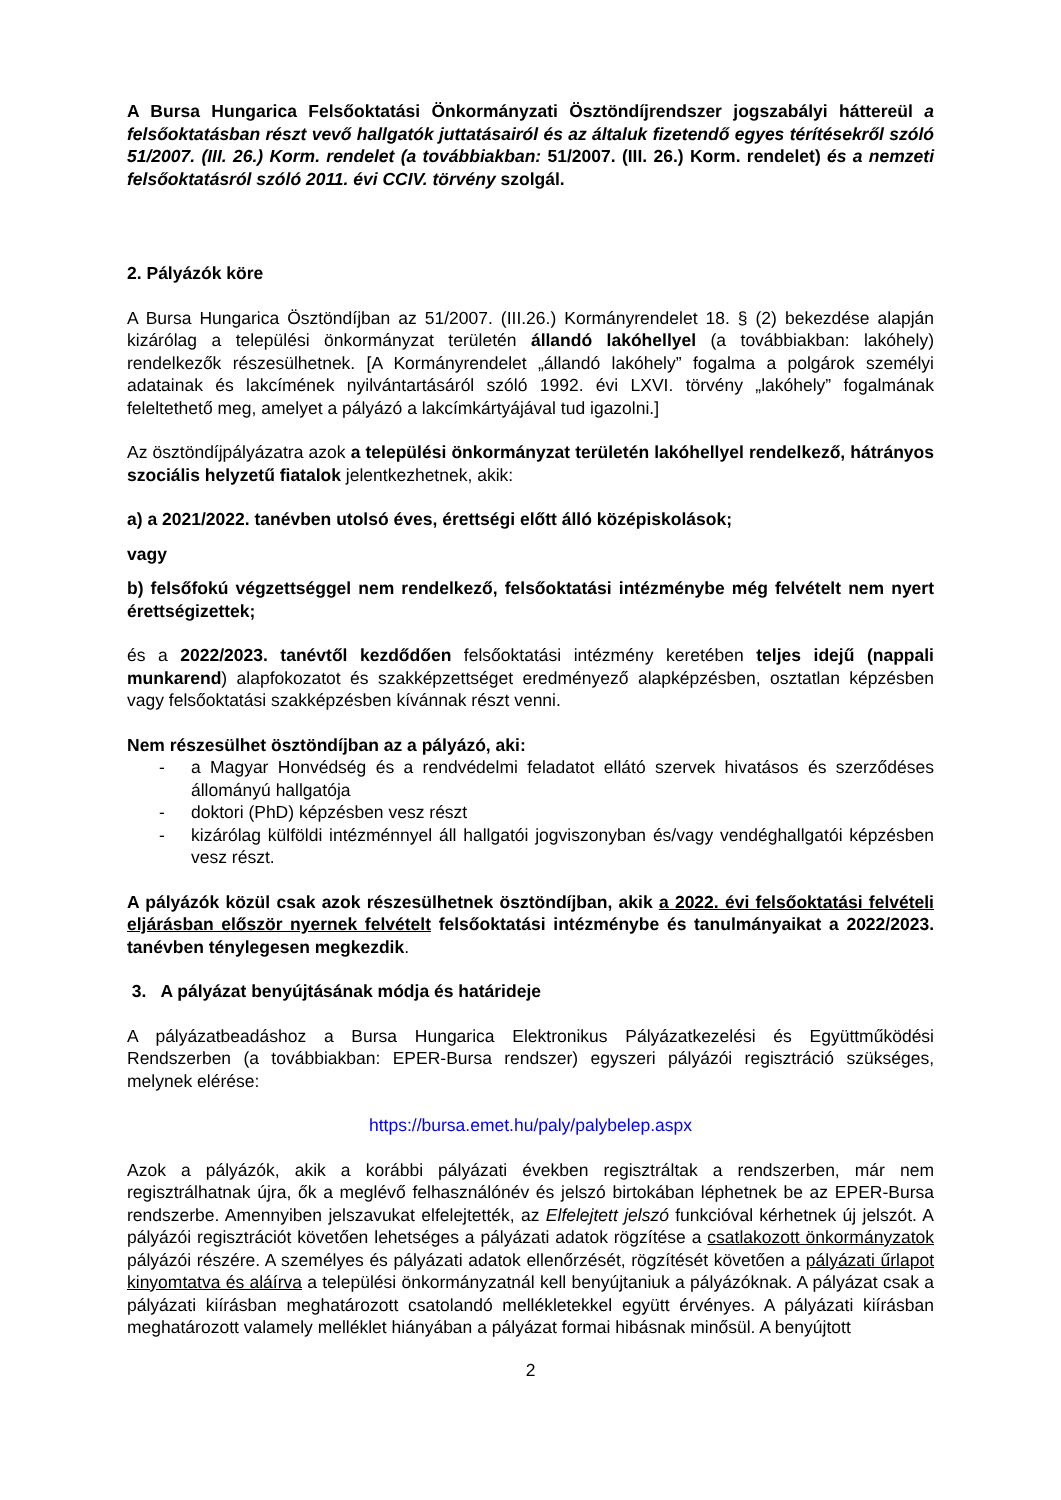A Bursa Hungarica Felsőoktatási Önkormányzati Ösztöndíjrendszer jogszabályi háttereül a felsőoktatásban részt vevő hallgatók juttatásairól és az általuk fizetendő egyes térítésekről szóló 51/2007. (III. 26.) Korm. rendelet (a továbbiakban: 51/2007. (III. 26.) Korm. rendelet) és a nemzeti felsőoktatásról szóló 2011. évi CCIV. törvény szolgál.
2. Pályázók köre
A Bursa Hungarica Ösztöndíjban az 51/2007. (III.26.) Kormányrendelet 18. § (2) bekezdése alapján kizárólag a települési önkormányzat területén állandó lakóhellyel (a továbbiakban: lakóhely) rendelkezők részesülhetnek. [A Kormányrendelet „állandó lakóhely” fogalma a polgárok személyi adatainak és lakcímének nyilvántartásáról szóló 1992. évi LXVI. törvény „lakóhely” fogalmának feleltethető meg, amelyet a pályázó a lakcímkártyájával tud igazolni.]
Az ösztöndíjpályázatra azok a települési önkormányzat területén lakóhellyel rendelkező, hátrányos szociális helyzetű fiatalok jelentkezhetnek, akik:
a) a 2021/2022. tanévben utolsó éves, érettségi előtt álló középiskolások;
vagy
b) felsőfokú végzettséggel nem rendelkező, felsőoktatási intézménybe még felvételt nem nyert érettségizettek;
és a 2022/2023. tanévtől kezdődően felsőoktatási intézmény keretében teljes idejű (nappali munkarend) alapfokozatot és szakképzettséget eredményező alapképzésben, osztatlan képzésben vagy felsőoktatási szakképzésben kívánnak részt venni.
Nem részesülhet ösztöndíjban az a pályázó, aki:
- a Magyar Honvédség és a rendvédelmi feladatot ellátó szervek hivatásos és szerződéses állományú hallgatója
- doktori (PhD) képzésben vesz részt
- kizárólag külföldi intézménnyel áll hallgatói jogviszonyban és/vagy vendéghallgatói képzésben vesz részt.
A pályázók közül csak azok részesülhetnek ösztöndíjban, akik a 2022. évi felsőoktatási felvételi eljárásban először nyernek felvételt felsőoktatási intézménybe és tanulmányaikat a 2022/2023. tanévben ténylegesen megkezdik.
3. A pályázat benyújtásának módja és határideje
A pályázatbeadáshoz a Bursa Hungarica Elektronikus Pályázatkezelési és Együttműködési Rendszerben (a továbbiakban: EPER-Bursa rendszer) egyszeri pályázói regisztráció szükséges, melynek elérése:
https://bursa.emet.hu/paly/palybelep.aspx
Azok a pályázók, akik a korábbi pályázati években regisztráltak a rendszerben, már nem regisztrálhatnak újra, ők a meglévő felhasználónév és jelszó birtokában léphetnek be az EPER-Bursa rendszerbe. Amennyiben jelszavukat elfelejtették, az Elfelejtett jelszó funkcióval kérhetnek új jelszót. A pályázói regisztrációt követően lehetséges a pályázati adatok rögzítése a csatlakozott önkormányzatok pályázói részére. A személyes és pályázati adatok ellenőrzését, rögzítését követően a pályázati űrlapot kinyomtatva és aláírva a települési önkormányzatnál kell benyújtaniuk a pályázóknak. A pályázat csak a pályázati kiírásban meghatározott csatolandó mellékletekkel együtt érvényes. A pályázati kiírásban meghatározott valamely melléklet hiányában a pályázat formai hibásnak minősül. A benyújtott
2